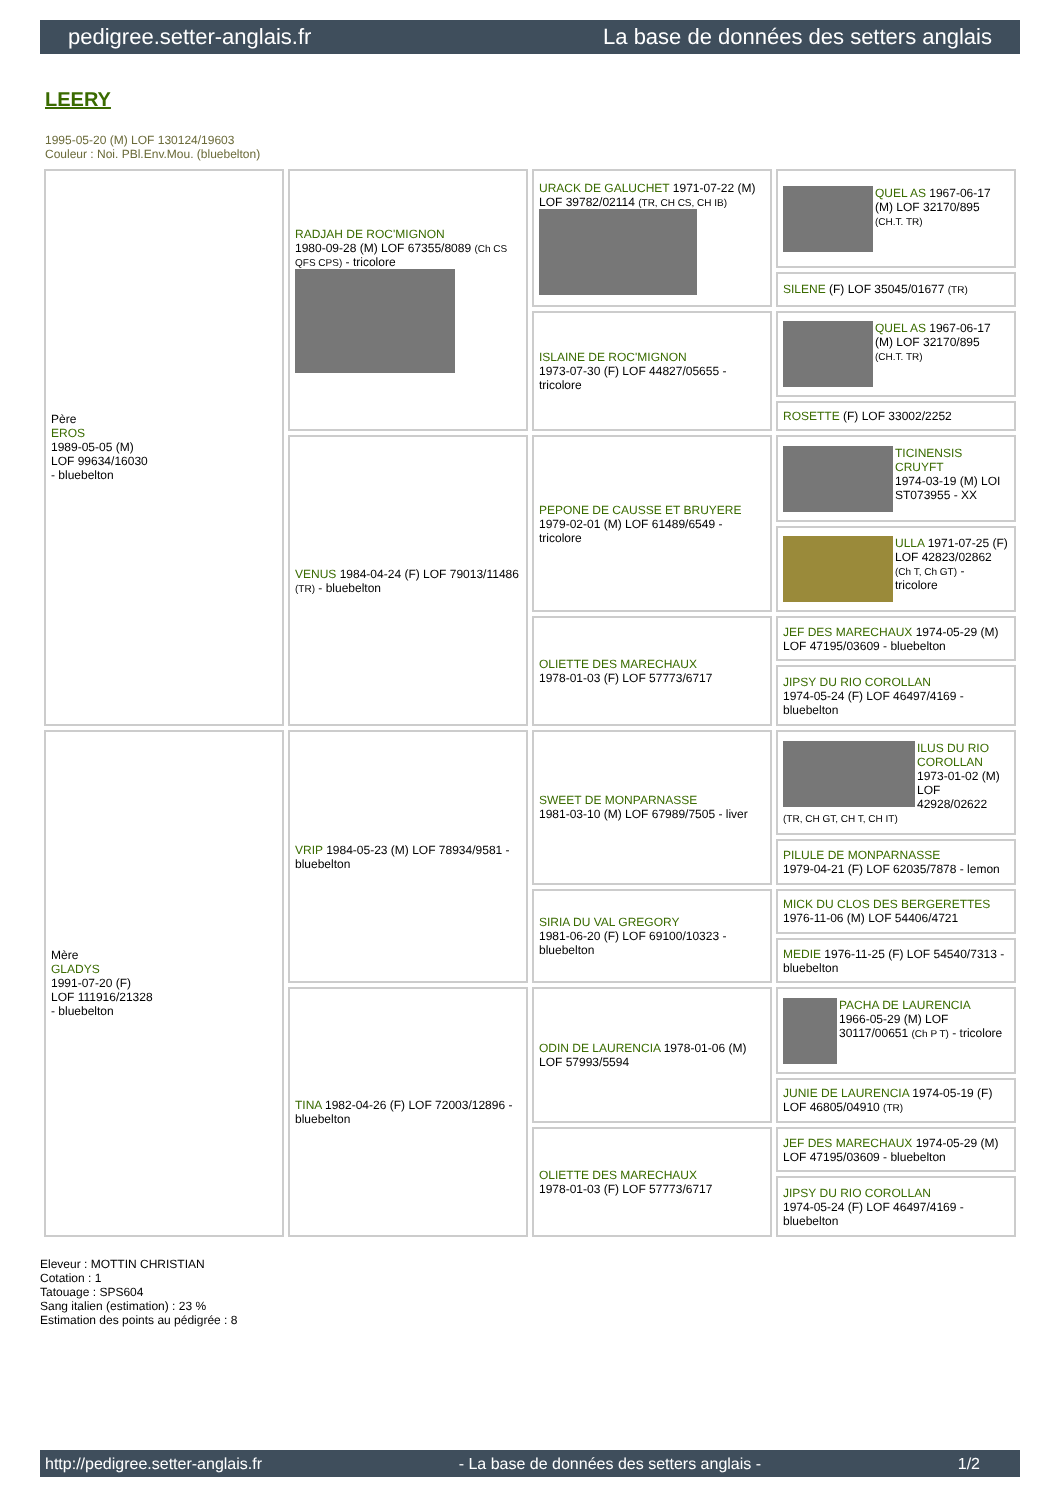pedigree.setter-anglais.fr La base de données des setters anglais
LEERY
1995-05-20 (M) LOF 130124/19603
Couleur : Noi. PBl.Env.Mou. (bluebelton)
| Père EROS 1989-05-05 (M) LOF 99634/16030 - bluebelton | RADJAH DE ROC'MIGNON 1980-09-28 (M) LOF 67355/8089 (Ch CS QFS CPS) - tricolore | URACK DE GALUCHET 1971-07-22 (M) LOF 39782/02114 (TR, CH CS, CH IB) | QUEL AS 1967-06-17 (M) LOF 32170/895 (CH.T. TR) |
| | | | SILENE (F) LOF 35045/01677 (TR) |
| | | ISLAINE DE ROC'MIGNON 1973-07-30 (F) LOF 44827/05655 - tricolore | QUEL AS 1967-06-17 (M) LOF 32170/895 (CH.T. TR) |
| | | | ROSETTE (F) LOF 33002/2252 |
| | VENUS 1984-04-24 (F) LOF 79013/11486 (TR) - bluebelton | PEPONE DE CAUSSE ET BRUYERE 1979-02-01 (M) LOF 61489/6549 - tricolore | TICINENSIS CRUYFT 1974-03-19 (M) LOI ST073955 - XX |
| | | | ULLA 1971-07-25 (F) LOF 42823/02862 (Ch T, Ch GT) - tricolore |
| | | OLIETTE DES MARECHAUX 1978-01-03 (F) LOF 57773/6717 | JEF DES MARECHAUX 1974-05-29 (M) LOF 47195/03609 - bluebelton |
| | | | JIPSY DU RIO COROLLAN 1974-05-24 (F) LOF 46497/4169 - bluebelton |
| Mère GLADYS 1991-07-20 (F) LOF 111916/21328 - bluebelton | VRIP 1984-05-23 (M) LOF 78934/9581 - bluebelton | SWEET DE MONPARNASSE 1981-03-10 (M) LOF 67989/7505 - liver | ILUS DU RIO COROLLAN 1973-01-02 (M) LOF 42928/02622 (TR, CH GT, CH T, CH IT) |
| | | | PILULE DE MONPARNASSE 1979-04-21 (F) LOF 62035/7878 - lemon |
| | | SIRIA DU VAL GREGORY 1981-06-20 (F) LOF 69100/10323 - bluebelton | MICK DU CLOS DES BERGERETTES 1976-11-06 (M) LOF 54406/4721 |
| | | | MEDIE 1976-11-25 (F) LOF 54540/7313 - bluebelton |
| | TINA 1982-04-26 (F) LOF 72003/12896 - bluebelton | ODIN DE LAURENCIA 1978-01-06 (M) LOF 57993/5594 | PACHA DE LAURENCIA 1966-05-29 (M) LOF 30117/00651 (Ch P T) - tricolore |
| | | | JUNIE DE LAURENCIA 1974-05-19 (F) LOF 46805/04910 (TR) |
| | | OLIETTE DES MARECHAUX 1978-01-03 (F) LOF 57773/6717 | JEF DES MARECHAUX 1974-05-29 (M) LOF 47195/03609 - bluebelton |
| | | | JIPSY DU RIO COROLLAN 1974-05-24 (F) LOF 46497/4169 - bluebelton |
Eleveur : MOTTIN CHRISTIAN
Cotation : 1
Tatouage : SPS604
Sang italien (estimation) : 23 %
Estimation des points au pédigrée : 8
http://pedigree.setter-anglais.fr - La base de données des setters anglais - 1/2